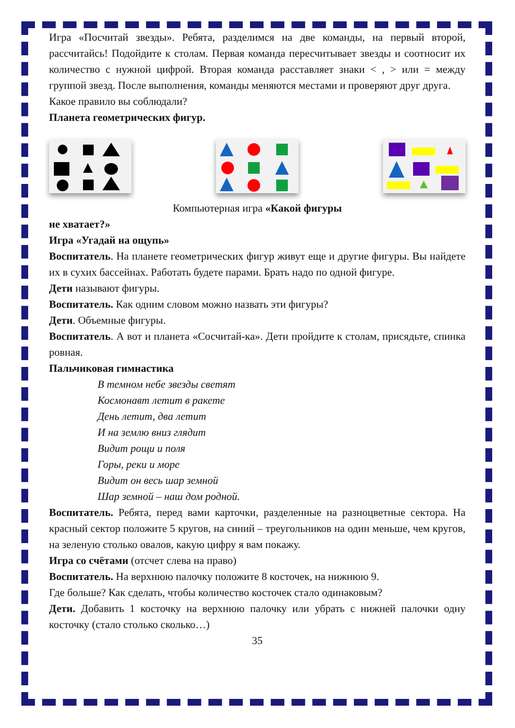Игра «Посчитай звезды». Ребята, разделимся на две команды, на первый второй, рассчитайсь! Подойдите к столам. Первая команда пересчитывает звезды и соотносит их количество с нужной цифрой. Вторая команда расставляет знаки < , > или = между группой звезд. После выполнения, команды меняются местами и проверяют друг друга.
Какое правило вы соблюдали?
Планета геометрических фигур.
Компьютерная игра «Какой фигуры
не хватает?»
Игра «Угадай на ощупь»
Воспитатель. На планете геометрических фигур живут еще и другие фигуры. Вы найдете их в сухих бассейнах. Работать будете парами. Брать надо по одной фигуре.
Дети называют фигуры.
Воспитатель. Как одним словом можно назвать эти фигуры?
Дети. Объемные фигуры.
Воспитатель. А вот и планета «Сосчитай-ка». Дети пройдите к столам, присядьте, спинка ровная.
Пальчиковая гимнастика
В темном небе звезды светят
Космонавт летит в ракете
День летит, два летит
И на землю вниз глядит
Видит рощи и поля
Горы, реки и море
Видит он весь шар земной
Шар земной – наш дом родной.
Воспитатель. Ребята, перед вами карточки, разделенные на разноцветные сектора. На красный сектор положите 5 кругов, на синий – треугольников на один меньше, чем кругов, на зеленую столько овалов, какую цифру я вам покажу.
Игра со счётами (отсчет слева на право)
Воспитатель. На верхнюю палочку положите 8 косточек, на нижнюю 9.
Где больше? Как сделать, чтобы количество косточек стало одинаковым?
Дети. Добавить 1 косточку на верхнюю палочку или убрать с нижней палочки одну косточку (стало столько сколько…)
35